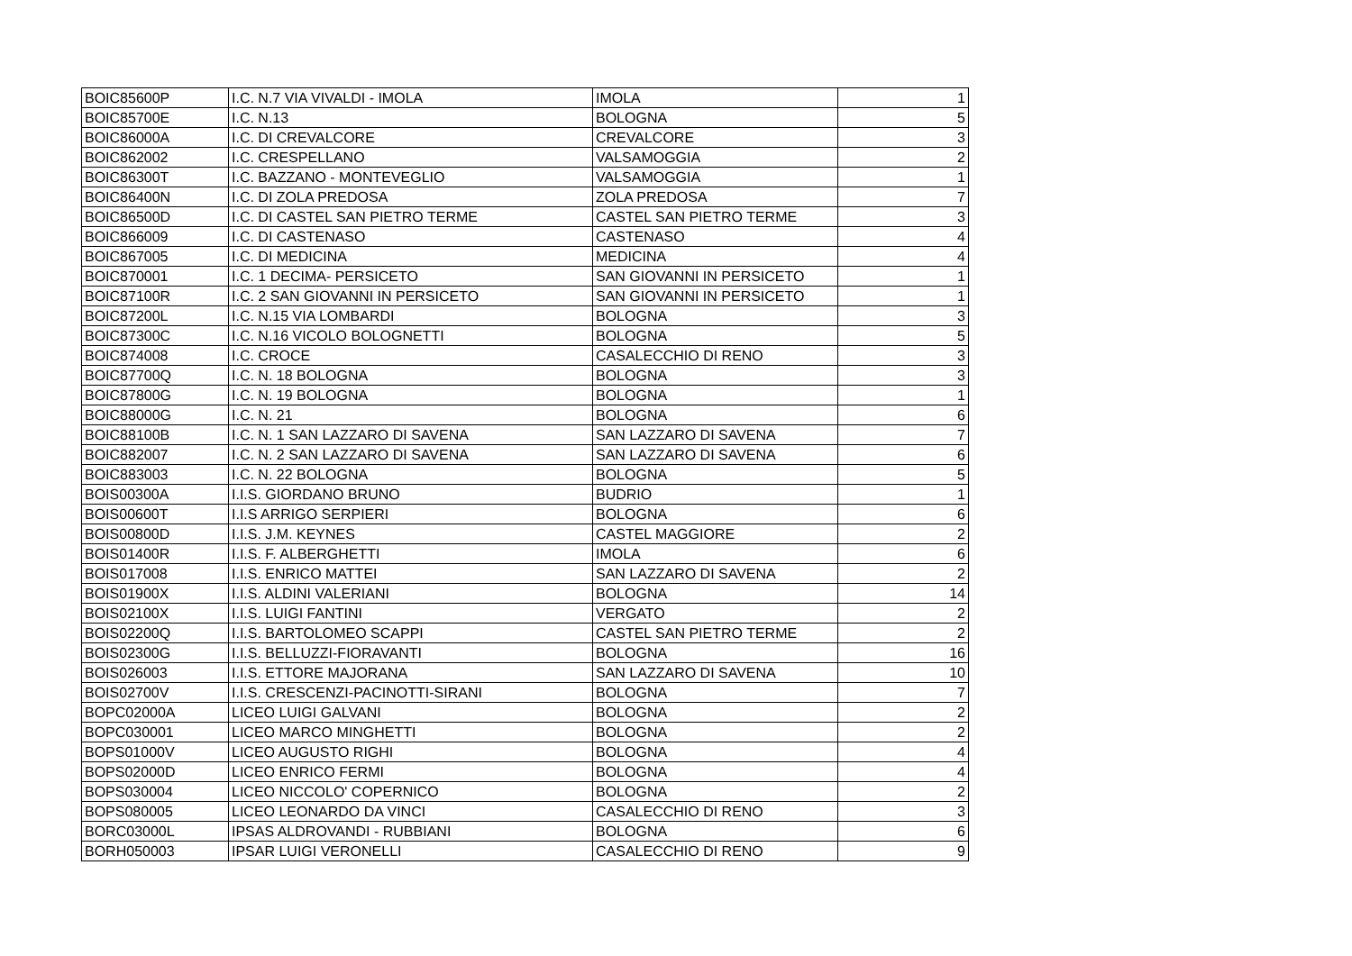| BOIC85600P | I.C. N.7 VIA VIVALDI - IMOLA | IMOLA | 1 |
| BOIC85700E | I.C. N.13 | BOLOGNA | 5 |
| BOIC86000A | I.C. DI CREVALCORE | CREVALCORE | 3 |
| BOIC862002 | I.C. CRESPELLANO | VALSAMOGGIA | 2 |
| BOIC86300T | I.C. BAZZANO - MONTEVEGLIO | VALSAMOGGIA | 1 |
| BOIC86400N | I.C. DI ZOLA PREDOSA | ZOLA PREDOSA | 7 |
| BOIC86500D | I.C. DI CASTEL SAN PIETRO TERME | CASTEL SAN PIETRO TERME | 3 |
| BOIC866009 | I.C. DI CASTENASO | CASTENASO | 4 |
| BOIC867005 | I.C. DI MEDICINA | MEDICINA | 4 |
| BOIC870001 | I.C. 1 DECIMA- PERSICETO | SAN GIOVANNI IN PERSICETO | 1 |
| BOIC87100R | I.C. 2 SAN GIOVANNI IN PERSICETO | SAN GIOVANNI IN PERSICETO | 1 |
| BOIC87200L | I.C. N.15 VIA LOMBARDI | BOLOGNA | 3 |
| BOIC87300C | I.C. N.16 VICOLO BOLOGNETTI | BOLOGNA | 5 |
| BOIC874008 | I.C. CROCE | CASALECCHIO DI RENO | 3 |
| BOIC87700Q | I.C. N. 18 BOLOGNA | BOLOGNA | 3 |
| BOIC87800G | I.C. N. 19 BOLOGNA | BOLOGNA | 1 |
| BOIC88000G | I.C. N. 21 | BOLOGNA | 6 |
| BOIC88100B | I.C. N. 1 SAN LAZZARO DI SAVENA | SAN LAZZARO DI SAVENA | 7 |
| BOIC882007 | I.C. N. 2 SAN LAZZARO DI SAVENA | SAN LAZZARO DI SAVENA | 6 |
| BOIC883003 | I.C. N. 22 BOLOGNA | BOLOGNA | 5 |
| BOIS00300A | I.I.S. GIORDANO BRUNO | BUDRIO | 1 |
| BOIS00600T | I.I.S ARRIGO SERPIERI | BOLOGNA | 6 |
| BOIS00800D | I.I.S. J.M. KEYNES | CASTEL MAGGIORE | 2 |
| BOIS01400R | I.I.S. F. ALBERGHETTI | IMOLA | 6 |
| BOIS017008 | I.I.S. ENRICO MATTEI | SAN LAZZARO DI SAVENA | 2 |
| BOIS01900X | I.I.S. ALDINI VALERIANI | BOLOGNA | 14 |
| BOIS02100X | I.I.S. LUIGI FANTINI | VERGATO | 2 |
| BOIS02200Q | I.I.S. BARTOLOMEO SCAPPI | CASTEL SAN PIETRO TERME | 2 |
| BOIS02300G | I.I.S. BELLUZZI-FIORAVANTI | BOLOGNA | 16 |
| BOIS026003 | I.I.S. ETTORE MAJORANA | SAN LAZZARO DI SAVENA | 10 |
| BOIS02700V | I.I.S. CRESCENZI-PACINOTTI-SIRANI | BOLOGNA | 7 |
| BOPC02000A | LICEO LUIGI GALVANI | BOLOGNA | 2 |
| BOPC030001 | LICEO MARCO MINGHETTI | BOLOGNA | 2 |
| BOPS01000V | LICEO AUGUSTO RIGHI | BOLOGNA | 4 |
| BOPS02000D | LICEO ENRICO FERMI | BOLOGNA | 4 |
| BOPS030004 | LICEO NICCOLO' COPERNICO | BOLOGNA | 2 |
| BOPS080005 | LICEO LEONARDO DA VINCI | CASALECCHIO DI RENO | 3 |
| BORC03000L | IPSAS ALDROVANDI - RUBBIANI | BOLOGNA | 6 |
| BORH050003 | IPSAR LUIGI VERONELLI | CASALECCHIO DI RENO | 9 |